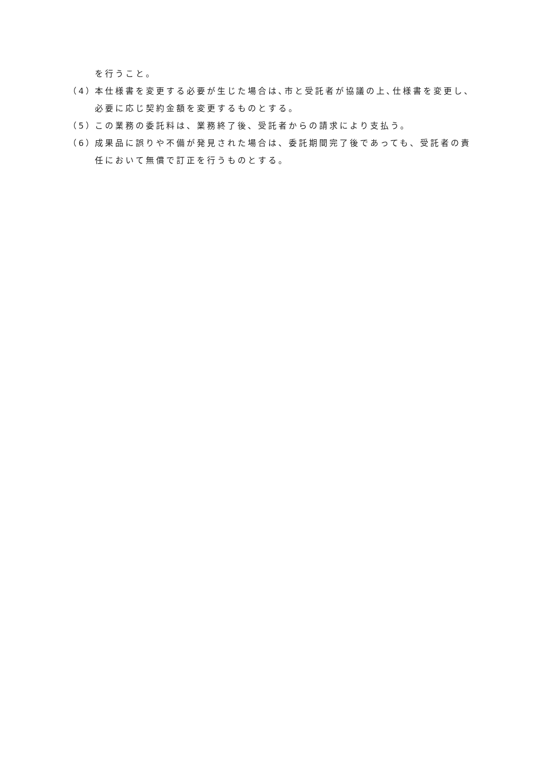を行うこと。
（4） 本仕様書を変更する必要が生じた場合は､市と受託者が協議の上､仕様書を変更し、必要に応じ契約金額を変更するものとする。
（5） この業務の委託料は、業務終了後、受託者からの請求により支払う。
（6） 成果品に誤りや不備が発見された場合は、委託期間完了後であっても、受託者の責任において無償で訂正を行うものとする。